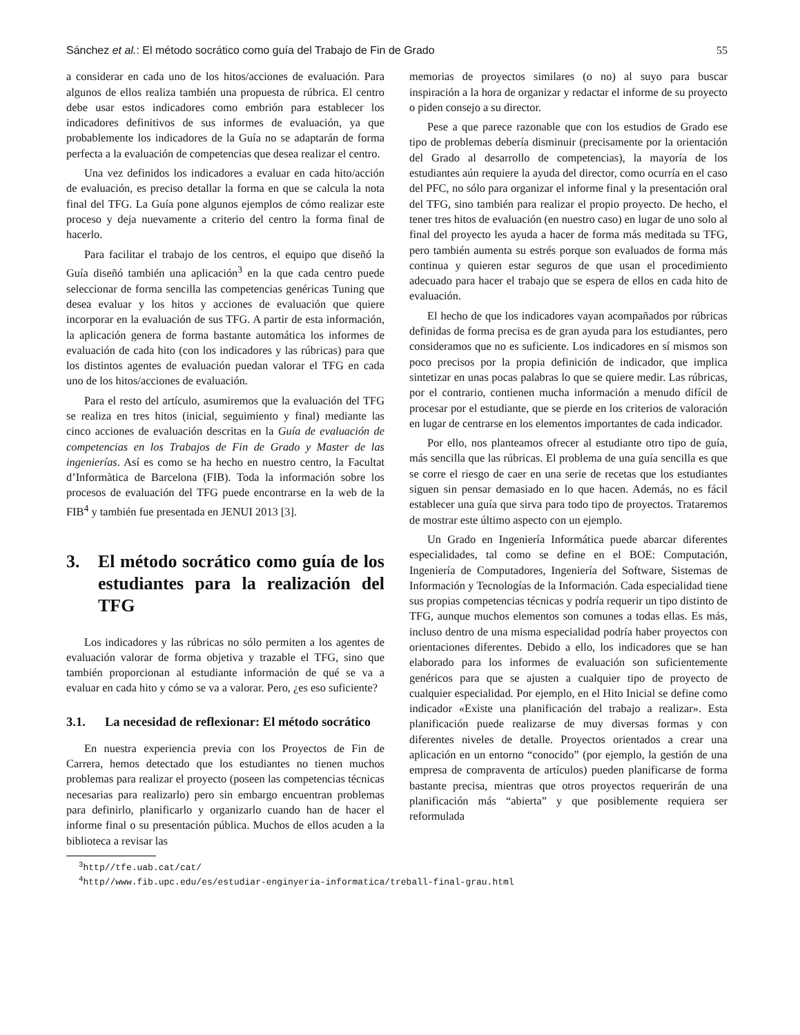Sánchez et al.: El método socrático como guía del Trabajo de Fin de Grado 55
a considerar en cada uno de los hitos/acciones de evaluación. Para algunos de ellos realiza también una propuesta de rúbrica. El centro debe usar estos indicadores como embrión para establecer los indicadores definitivos de sus informes de evaluación, ya que probablemente los indicadores de la Guía no se adaptarán de forma perfecta a la evaluación de competencias que desea realizar el centro.
Una vez definidos los indicadores a evaluar en cada hito/acción de evaluación, es preciso detallar la forma en que se calcula la nota final del TFG. La Guía pone algunos ejemplos de cómo realizar este proceso y deja nuevamente a criterio del centro la forma final de hacerlo.
Para facilitar el trabajo de los centros, el equipo que diseñó la Guía diseñó también una aplicación<sup>3</sup> en la que cada centro puede seleccionar de forma sencilla las competencias genéricas Tuning que desea evaluar y los hitos y acciones de evaluación que quiere incorporar en la evaluación de sus TFG. A partir de esta información, la aplicación genera de forma bastante automática los informes de evaluación de cada hito (con los indicadores y las rúbricas) para que los distintos agentes de evaluación puedan valorar el TFG en cada uno de los hitos/acciones de evaluación.
Para el resto del artículo, asumiremos que la evaluación del TFG se realiza en tres hitos (inicial, seguimiento y final) mediante las cinco acciones de evaluación descritas en la Guía de evaluación de competencias en los Trabajos de Fin de Grado y Master de las ingenierías. Así es como se ha hecho en nuestro centro, la Facultat d’Informàtica de Barcelona (FIB). Toda la información sobre los procesos de evaluación del TFG puede encontrarse en la web de la FIB<sup>4</sup> y también fue presentada en JENUI 2013 [3].
3. El método socrático como guía de los estudiantes para la realización del TFG
Los indicadores y las rúbricas no sólo permiten a los agentes de evaluación valorar de forma objetiva y trazable el TFG, sino que también proporcionan al estudiante información de qué se va a evaluar en cada hito y cómo se va a valorar. Pero, ¿es eso suficiente?
3.1. La necesidad de reflexionar: El método socrático
En nuestra experiencia previa con los Proyectos de Fin de Carrera, hemos detectado que los estudiantes no tienen muchos problemas para realizar el proyecto (poseen las competencias técnicas necesarias para realizarlo) pero sin embargo encuentran problemas para definirlo, planificarlo y organizarlo cuando han de hacer el informe final o su presentación pública. Muchos de ellos acuden a la biblioteca a revisar las
memorias de proyectos similares (o no) al suyo para buscar inspiración a la hora de organizar y redactar el informe de su proyecto o piden consejo a su director.
Pese a que parece razonable que con los estudios de Grado ese tipo de problemas debería disminuir (precisamente por la orientación del Grado al desarrollo de competencias), la mayoría de los estudiantes aún requiere la ayuda del director, como ocurría en el caso del PFC, no sólo para organizar el informe final y la presentación oral del TFG, sino también para realizar el propio proyecto. De hecho, el tener tres hitos de evaluación (en nuestro caso) en lugar de uno solo al final del proyecto les ayuda a hacer de forma más meditada su TFG, pero también aumenta su estrés porque son evaluados de forma más continua y quieren estar seguros de que usan el procedimiento adecuado para hacer el trabajo que se espera de ellos en cada hito de evaluación.
El hecho de que los indicadores vayan acompañados por rúbricas definidas de forma precisa es de gran ayuda para los estudiantes, pero consideramos que no es suficiente. Los indicadores en sí mismos son poco precisos por la propia definición de indicador, que implica sintetizar en unas pocas palabras lo que se quiere medir. Las rúbricas, por el contrario, contienen mucha información a menudo difícil de procesar por el estudiante, que se pierde en los criterios de valoración en lugar de centrarse en los elementos importantes de cada indicador.
Por ello, nos planteamos ofrecer al estudiante otro tipo de guía, más sencilla que las rúbricas. El problema de una guía sencilla es que se corre el riesgo de caer en una serie de recetas que los estudiantes siguen sin pensar demasiado en lo que hacen. Además, no es fácil establecer una guía que sirva para todo tipo de proyectos. Trataremos de mostrar este último aspecto con un ejemplo.
Un Grado en Ingeniería Informática puede abarcar diferentes especialidades, tal como se define en el BOE: Computación, Ingeniería de Computadores, Ingeniería del Software, Sistemas de Información y Tecnologías de la Información. Cada especialidad tiene sus propias competencias técnicas y podría requerir un tipo distinto de TFG, aunque muchos elementos son comunes a todas ellas. Es más, incluso dentro de una misma especialidad podría haber proyectos con orientaciones diferentes. Debido a ello, los indicadores que se han elaborado para los informes de evaluación son suficientemente genéricos para que se ajusten a cualquier tipo de proyecto de cualquier especialidad. Por ejemplo, en el Hito Inicial se define como indicador «Existe una planificación del trabajo a realizar». Esta planificación puede realizarse de muy diversas formas y con diferentes niveles de detalle. Proyectos orientados a crear una aplicación en un entorno “conocido” (por ejemplo, la gestión de una empresa de compraventa de artículos) pueden planificarse de forma bastante precisa, mientras que otros proyectos requerirán de una planificación más “abierta” y que posiblemente requiera ser reformulada
<sup>3</sup> http//tfe.uab.cat/cat/
<sup>4</sup> http//www.fib.upc.edu/es/estudiar-enginyeria-informatica/treball-final-grau.html